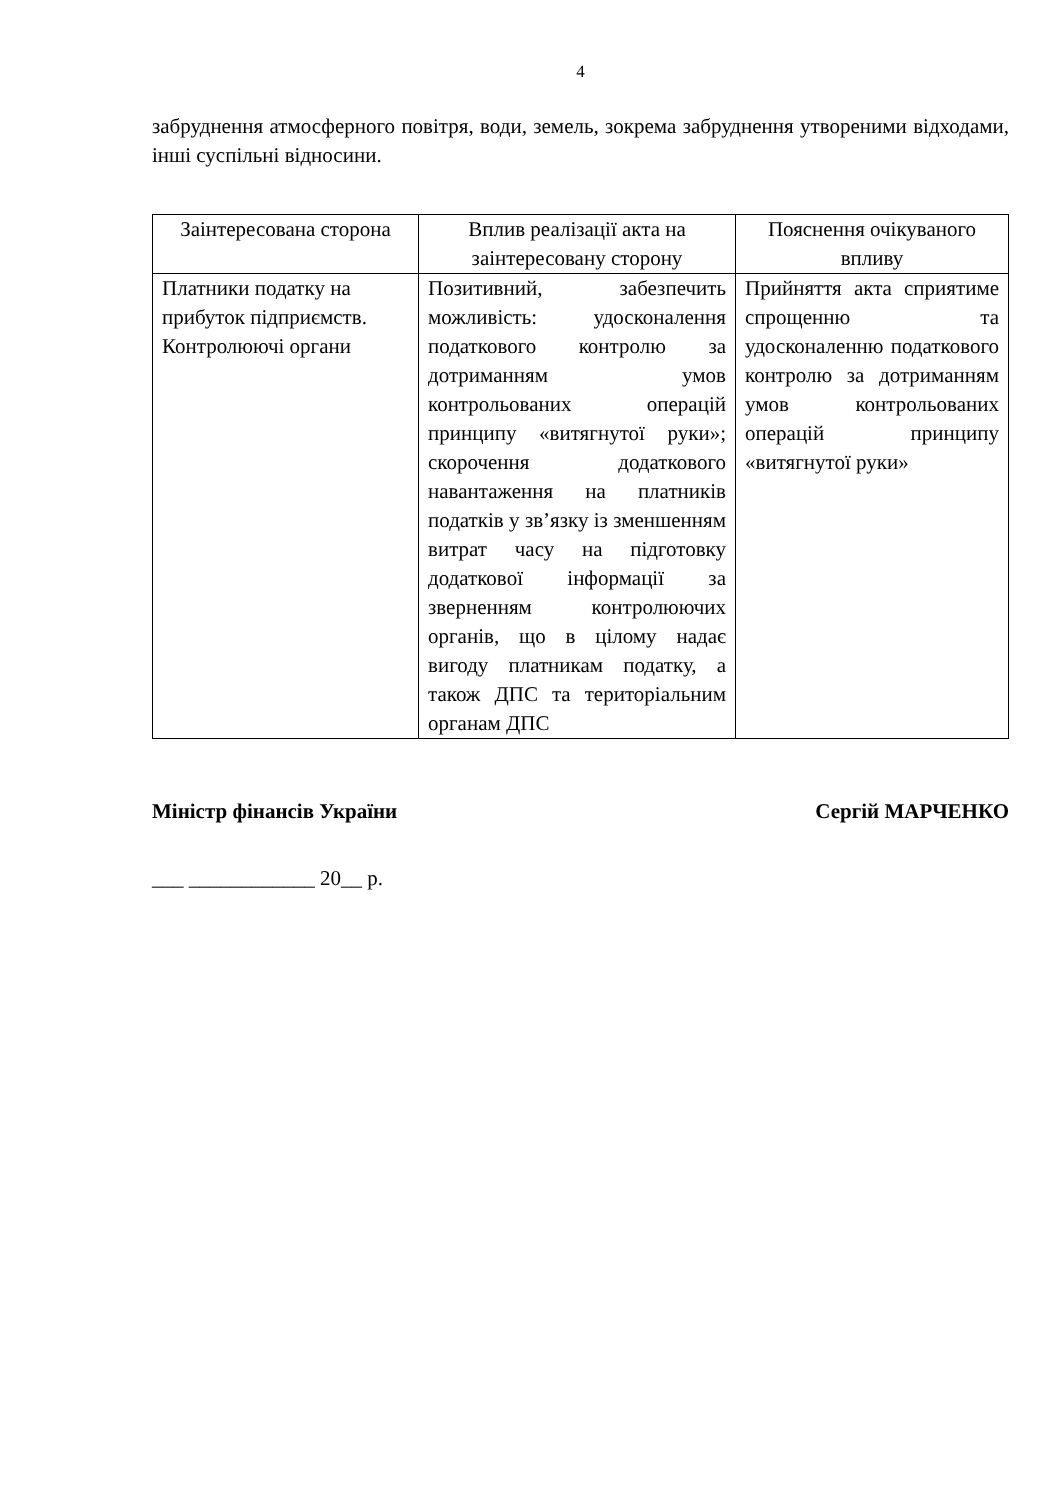4
забруднення атмосферного повітря, води, земель, зокрема забруднення утвореними відходами, інші суспільні відносини.
| Заінтересована сторона | Вплив реалізації акта на заінтересовану сторону | Пояснення очікуваного впливу |
| --- | --- | --- |
| Платники податку на прибуток підприємств. Контролюючі органи | Позитивний, забезпечить можливість: удосконалення податкового контролю за дотриманням умов контрольованих операцій принципу «витягнутої руки»; скорочення додаткового навантаження на платників податків у зв’язку із зменшенням витрат часу на підготовку додаткової інформації за зверненням контролюючих органів, що в цілому надає вигоду платникам податку, а також ДПС та територіальним органам ДПС | Прийняття акта сприятиме спрощенню та удосконаленню податкового контролю за дотриманням умов контрольованих операцій принципу «витягнутої руки» |
Міністр фінансів України Сергій МАРЧЕНКО
___ ____________ 20__ р.